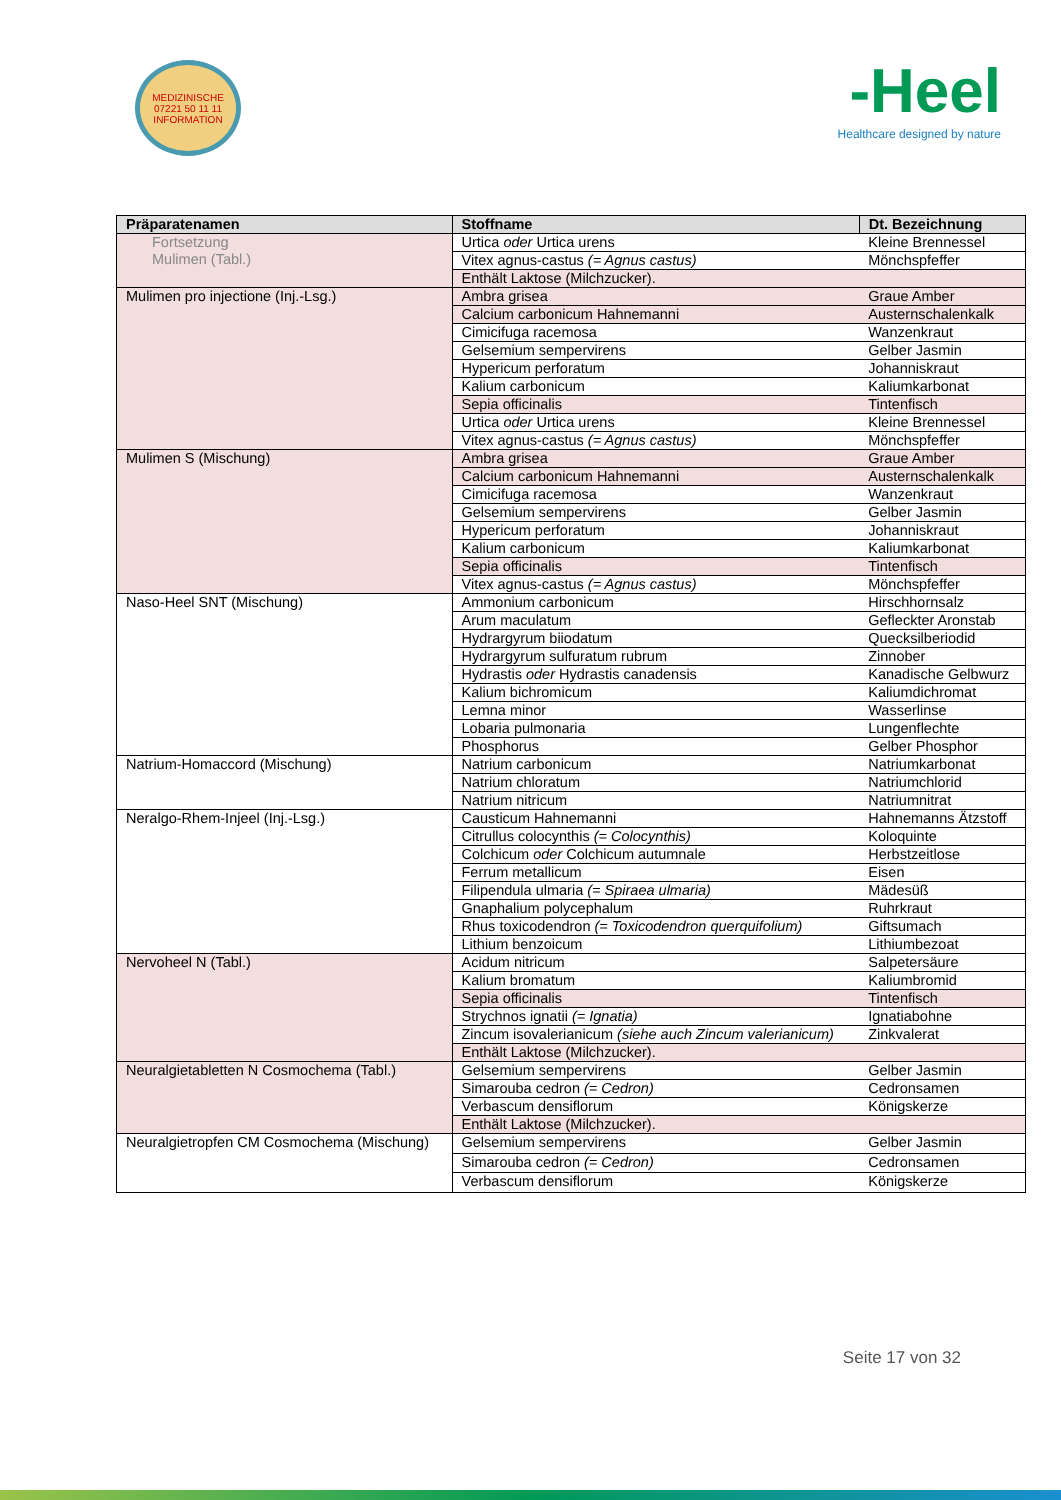MEDIZINISCHE
07221 50 11 11
INFORMATION
-Heel
Healthcare designed by nature
| Präparatenamen | Stoffname | Dt. Bezeichnung |
| --- | --- | --- |
| Fortsetzung Mulimen (Tabl.) | Urtica oder Urtica urens | Kleine Brennessel |
| | Vitex agnus-castus (= Agnus castus) | Mönchspfeffer |
| | Enthält Laktose (Milchzucker). | |
| Mulimen pro injectione (Inj.-Lsg.) | Ambra grisea | Graue Amber |
| | Calcium carbonicum Hahnemanni | Austernschalenkalk |
| | Cimicifuga racemosa | Wanzenkraut |
| | Gelsemium sempervirens | Gelber Jasmin |
| | Hypericum perforatum | Johanniskraut |
| | Kalium carbonicum | Kaliumkarbonat |
| | Sepia officinalis | Tintenfisch |
| | Urtica oder Urtica urens | Kleine Brennessel |
| | Vitex agnus-castus (= Agnus castus) | Mönchspfeffer |
| Mulimen S (Mischung) | Ambra grisea | Graue Amber |
| | Calcium carbonicum Hahnemanni | Austernschalenkalk |
| | Cimicifuga racemosa | Wanzenkraut |
| | Gelsemium sempervirens | Gelber Jasmin |
| | Hypericum perforatum | Johanniskraut |
| | Kalium carbonicum | Kaliumkarbonat |
| | Sepia officinalis | Tintenfisch |
| | Vitex agnus-castus (= Agnus castus) | Mönchspfeffer |
| Naso-Heel SNT (Mischung) | Ammonium carbonicum | Hirschhornsalz |
| | Arum maculatum | Gefleckter Aronstab |
| | Hydrargyrum biiodatum | Quecksilberiodid |
| | Hydrargyrum sulfuratum rubrum | Zinnober |
| | Hydrastis oder Hydrastis canadensis | Kanadische Gelbwurz |
| | Kalium bichromicum | Kaliumdichromat |
| | Lemna minor | Wasserlinse |
| | Lobaria pulmonaria | Lungenflechte |
| | Phosphorus | Gelber Phosphor |
| Natrium-Homaccord (Mischung) | Natrium carbonicum | Natriumkarbonat |
| | Natrium chloratum | Natriumchlorid |
| | Natrium nitricum | Natriumnitrat |
| Neralgo-Rhem-Injeel (Inj.-Lsg.) | Causticum Hahnemanni | Hahnemanns Ätzstoff |
| | Citrullus colocynthis (= Colocynthis) | Koloquinte |
| | Colchicum oder Colchicum autumnale | Herbstzeitlose |
| | Ferrum metallicum | Eisen |
| | Filipendula ulmaria (= Spiraea ulmaria) | Mädesüß |
| | Gnaphalium polycephalum | Ruhrkraut |
| | Rhus toxicodendron (= Toxicodendron querquifolium) | Giftsumach |
| | Lithium benzoicum | Lithiumbezoat |
| Nervoheel N (Tabl.) | Acidum nitricum | Salpetersäure |
| | Kalium bromatum | Kaliumbromid |
| | Sepia officinalis | Tintenfisch |
| | Strychnos ignatii (= Ignatia) | Ignatiabohne |
| | Zincum isovalerianicum (siehe auch Zincum valerianicum) | Zinkvalerat |
| | Enthält Laktose (Milchzucker). | |
| Neuralgietabletten N Cosmochema (Tabl.) | Gelsemium sempervirens | Gelber Jasmin |
| | Simarouba cedron (= Cedron) | Cedronsamen |
| | Verbascum densiflorum | Königskerze |
| | Enthält Laktose (Milchzucker). | |
| Neuralgietropfen CM Cosmochema (Mischung) | Gelsemium sempervirens | Gelber Jasmin |
| | Simarouba cedron (= Cedron) | Cedronsamen |
| | Verbascum densiflorum | Königskerze |
Seite 17 von 32